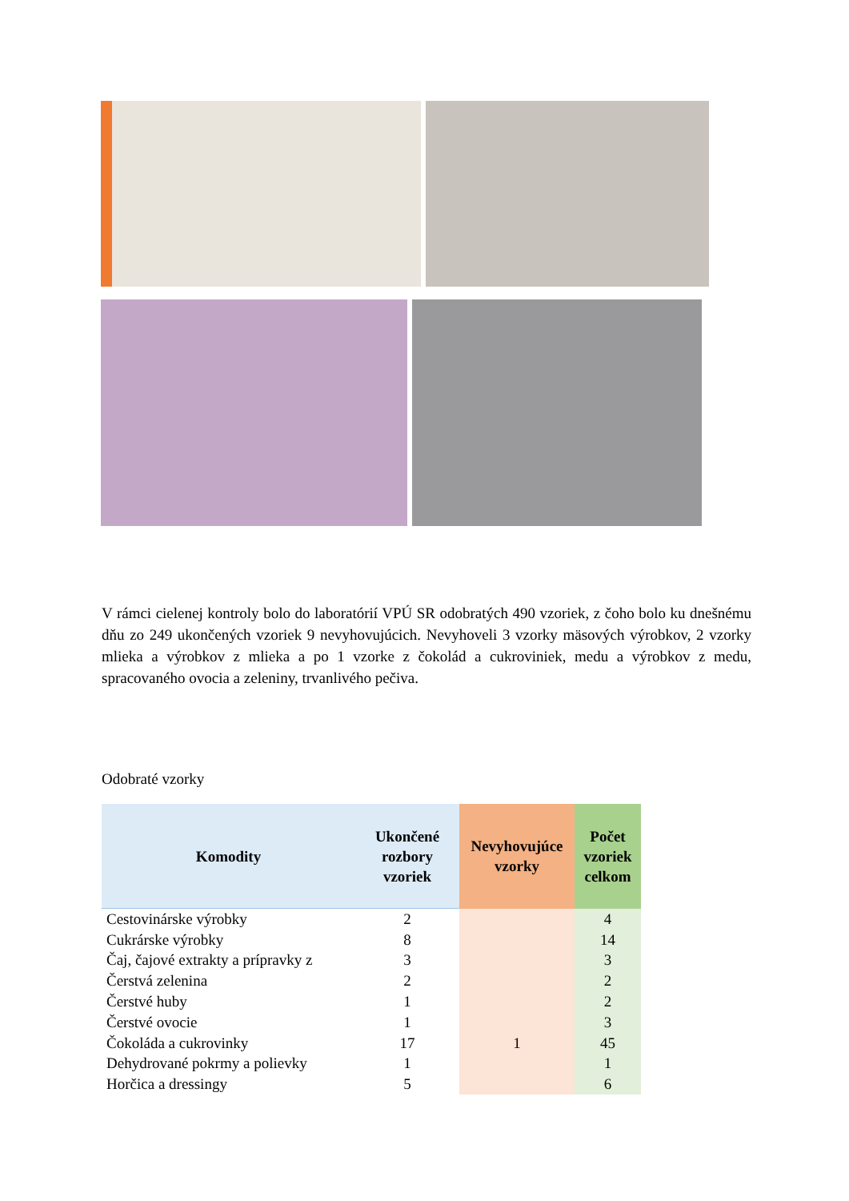V rámci cielenej kontroly bolo do laboratórií VPÚ SR odobratých 490 vzoriek, z čoho bolo ku dnešnému dňu zo 249 ukončených vzoriek 9 nevyhovujúcich. Nevyhoveli 3 vzorky mäsových výrobkov, 2 vzorky mlieka a výrobkov z mlieka a po 1 vzorke z čokolád a cukroviniek, medu a výrobkov z medu, spracovaného ovocia a zeleniny, trvanlivého pečiva.
Odobraté vzorky
| Komodity | Ukončené rozbory vzoriek | Nevyhovujúce vzorky | Počet vzoriek celkom |
| --- | --- | --- | --- |
| Cestovinárske výrobky | 2 | | 4 |
| Cukrárske výrobky | 8 | | 14 |
| Čaj, čajové extrakty a prípravky z | 3 | | 3 |
| Čerstvá zelenina | 2 | | 2 |
| Čerstvé huby | 1 | | 2 |
| Čerstvé ovocie | 1 | | 3 |
| Čokoláda a cukrovinky | 17 | 1 | 45 |
| Dehydrované pokrmy a polievky | 1 | | 1 |
| Horčica a dressingy | 5 | | 6 |